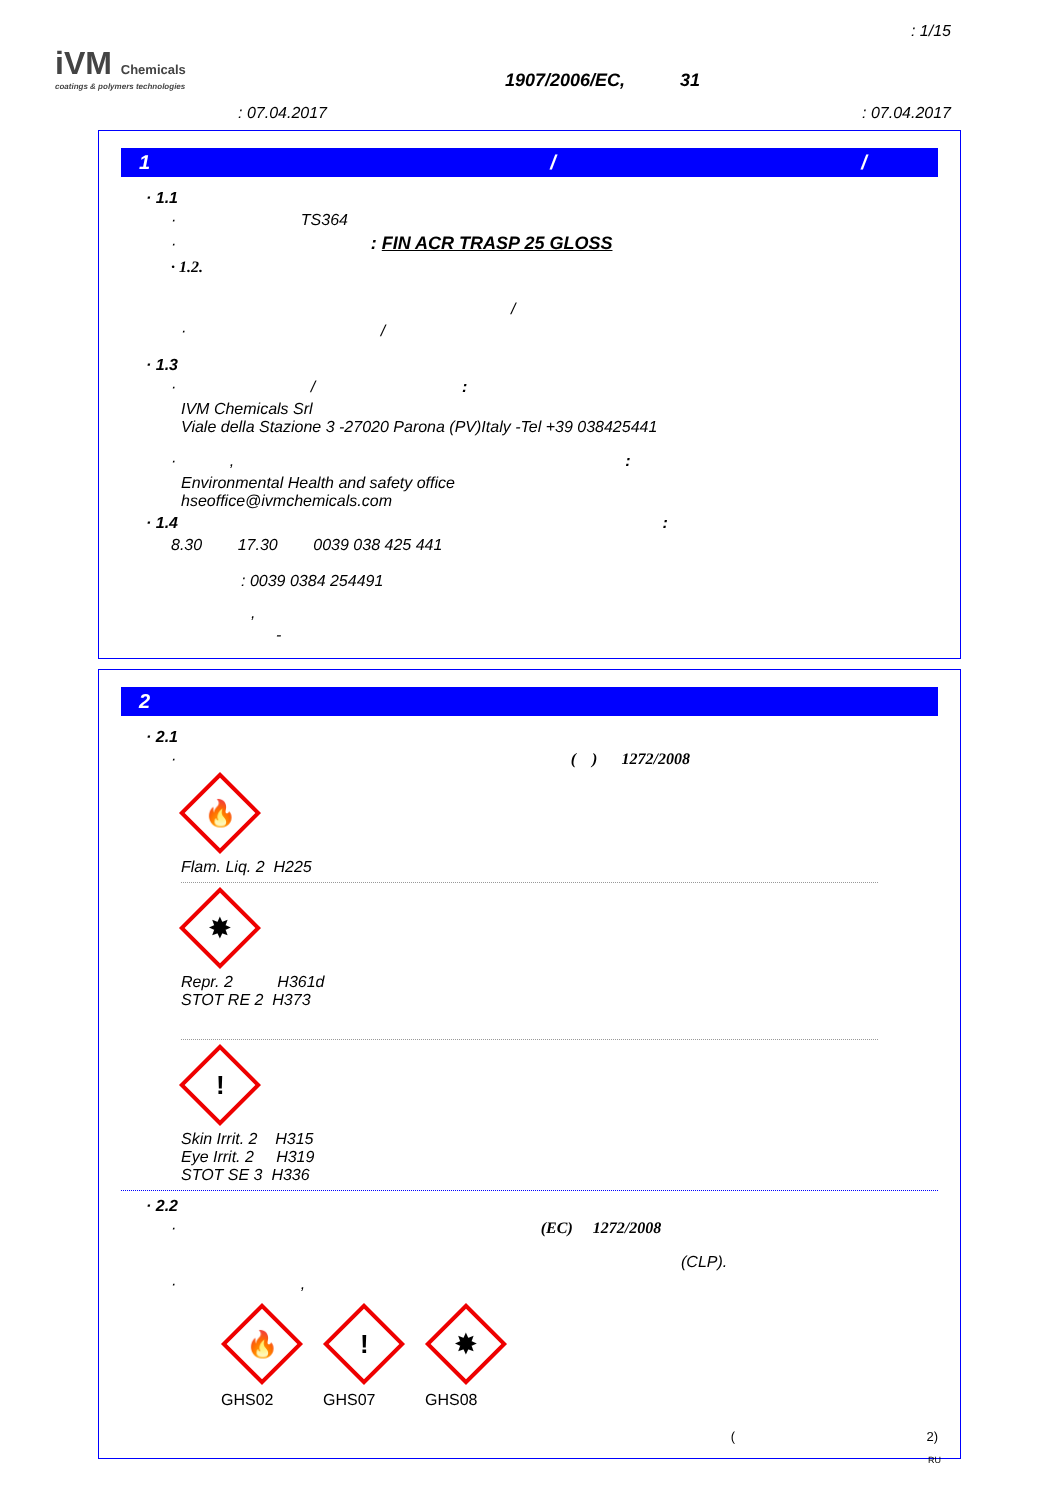: 1/15
iVM Chemicals
coatings & polymers technologies
1907/2006/EC, 31
: 07.04.2017 : 07.04.2017
1 / /
· 1.1
· TS364
· : FIN ACR TRASP 25 GLOSS
· 1.2.
/
· /
· 1.3
· / :
IVM Chemicals Srl
Viale della Stazione 3 -27020 Parona (PV)Italy -Tel +39 038425441
· , :
Environmental Health and safety office
hseoffice@ivmchemicals.com
· 1.4 :
8.30 17.30 0039 038 425 441
: 0039 0384 254491
,
-
2
· 2.1
· ( ) 1272/2008
🔥
Flam. Liq. 2 H225
✸
Repr. 2 H361d
STOT RE 2 H373
!
Skin Irrit. 2 H315
Eye Irrit. 2 H319
STOT SE 3 H336
· 2.2
· (EC) 1272/2008
(CLP).
· ,
🔥
GHS02
!
GHS07
✸
GHS08
( 2)
RU